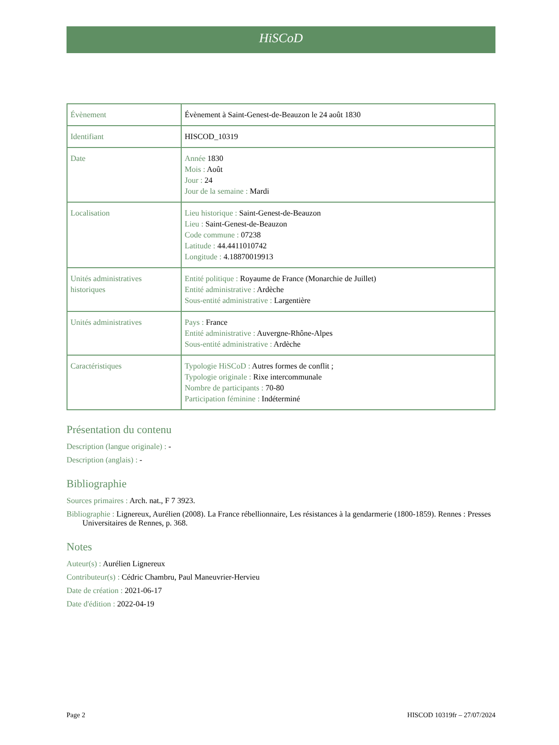HiSCoD
| Évènement | Évènement à Saint-Genest-de-Beauzon le 24 août 1830 |
| Identifiant | HISCOD_10319 |
| Date | Année 1830 Mois : Août Jour : 24 Jour de la semaine : Mardi |
| Localisation | Lieu historique : Saint-Genest-de-Beauzon Lieu : Saint-Genest-de-Beauzon Code commune : 07238 Latitude : 44.4411010742 Longitude : 4.18870019913 |
| Unités administratives historiques | Entité politique : Royaume de France (Monarchie de Juillet) Entité administrative : Ardèche Sous-entité administrative : Largentière |
| Unités administratives | Pays : France Entité administrative : Auvergne-Rhône-Alpes Sous-entité administrative : Ardèche |
| Caractéristiques | Typologie HiSCoD : Autres formes de conflit ; Typologie originale : Rixe intercommunale Nombre de participants : 70-80 Participation féminine : Indéterminé |
Présentation du contenu
Description (langue originale) : -
Description (anglais) : -
Bibliographie
Sources primaires : Arch. nat., F 7 3923.
Bibliographie : Lignereux, Aurélien (2008). La France rébellionnaire, Les résistances à la gendarmerie (1800-1859). Rennes : Presses Universitaires de Rennes, p. 368.
Notes
Auteur(s) : Aurélien Lignereux
Contributeur(s) : Cédric Chambru, Paul Maneuvrier-Hervieu
Date de création : 2021-06-17
Date d'édition : 2022-04-19
Page 2 HISCOD 10319fr – 27/07/2024